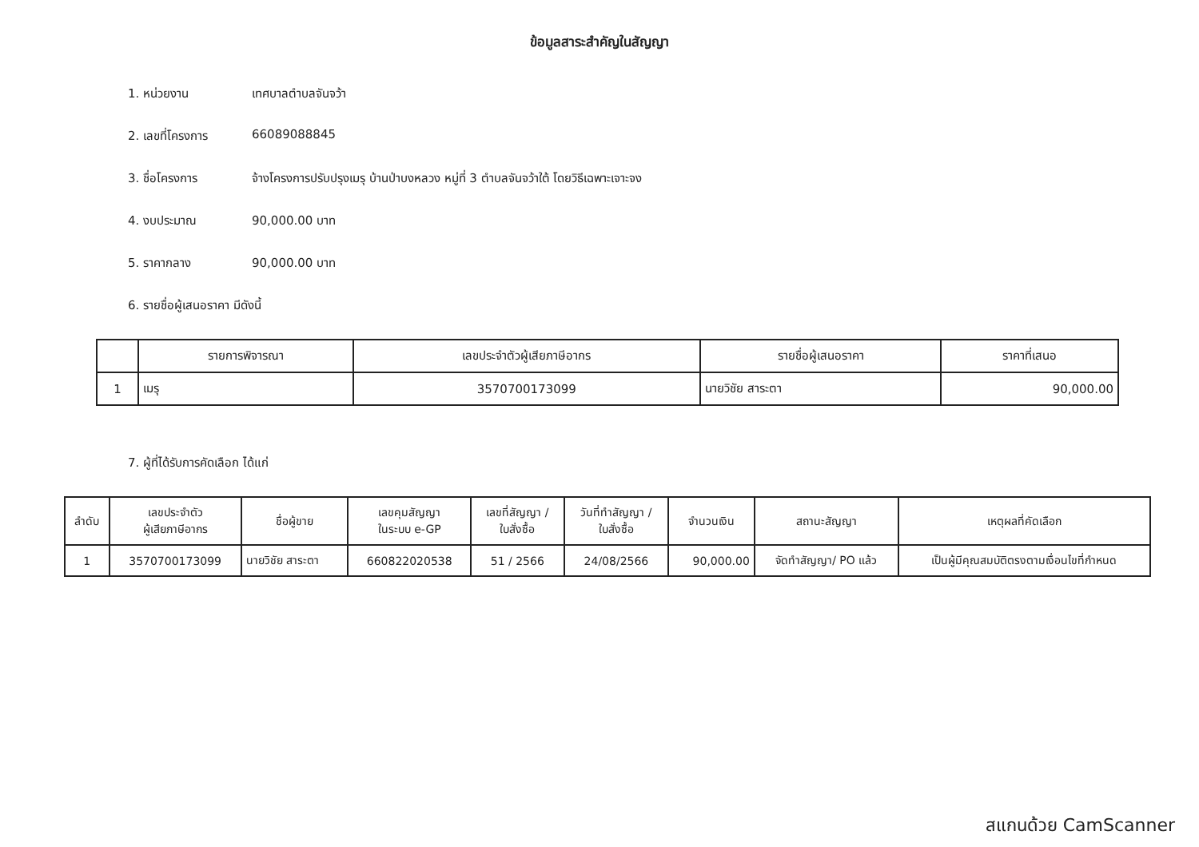ข้อมูลสาระสำคัญในสัญญา
1. หน่วยงาน เทศบาลตำบลจันจว้า
2. เลขที่โครงการ 66089088845
3. ชื่อโครงการ จ้างโครงการปรับปรุงเมรุ บ้านป่าบงหลวง หมู่ที่ 3 ตำบลจันจว้าใต้ โดยวิธีเฉพาะเจาะจง
4. งบประมาณ 90,000.00 บาท
5. ราคากลาง 90,000.00 บาท
6. รายชื่อผู้เสนอราคา มีดังนี้
| | รายการพิจารณา | เลขประจำตัวผู้เสียภาษีอากร | รายชื่อผู้เสนอราคา | ราคาที่เสนอ |
| --- | --- | --- | --- | --- |
| 1 | เมรุ | 3570700173099 | นายวิชัย สาระตา | 90,000.00 |
7. ผู้ที่ได้รับการคัดเลือก ได้แก่
| ลำดับ | เลขประจำตัว ผู้เสียภาษีอากร | ชื่อผู้ขาย | เลขคุมสัญญา ในระบบ e-GP | เลขที่สัญญา / ใบสั่งซื้อ | วันที่ทำสัญญา / ใบสั่งซื้อ | จำนวนเงิน | สถานะสัญญา | เหตุผลที่คัดเลือก |
| --- | --- | --- | --- | --- | --- | --- | --- | --- |
| 1 | 3570700173099 | นายวิชัย สาระตา | 660822020538 | 51 / 2566 | 24/08/2566 | 90,000.00 | จัดทำสัญญา/ PO แล้ว | เป็นผู้มีคุณสมบัติตรงตามเงื่อนไขที่กำหนด |
สแกนด้วย CamScanner